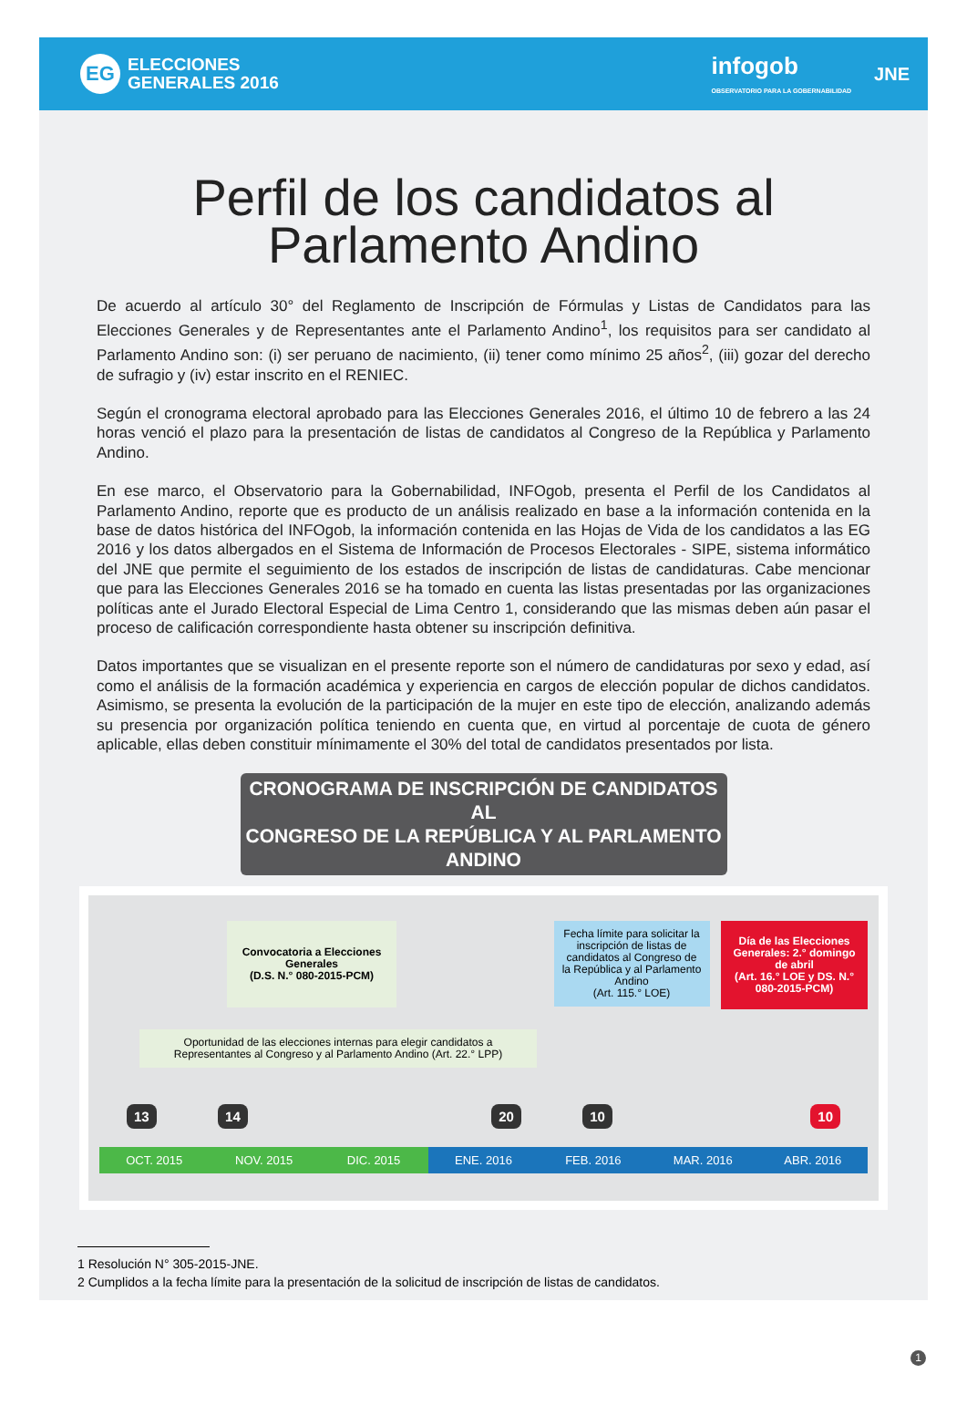EG
ELECCIONES
GENERALES 2016
infogob
OBSERVATORIO PARA LA GOBERNABILIDAD
JNE
Perfil de los candidatos al
Parlamento Andino
De acuerdo al artículo 30° del Reglamento de Inscripción de Fórmulas y Listas de Candidatos para las Elecciones Generales y de Representantes ante el Parlamento Andino<sup>1</sup>, los requisitos para ser candidato al Parlamento Andino son: (i) ser peruano de nacimiento, (ii) tener como mínimo 25 años<sup>2</sup>, (iii) gozar del derecho de sufragio y (iv) estar inscrito en el RENIEC.
Según el cronograma electoral aprobado para las Elecciones Generales 2016, el último 10 de febrero a las 24 horas venció el plazo para la presentación de listas de candidatos al Congreso de la República y Parlamento Andino.
En ese marco, el Observatorio para la Gobernabilidad, INFOgob, presenta el Perfil de los Candidatos al Parlamento Andino, reporte que es producto de un análisis realizado en base a la información contenida en la base de datos histórica del INFOgob, la información contenida en las Hojas de Vida de los candidatos a las EG 2016 y los datos albergados en el Sistema de Información de Procesos Electorales - SIPE, sistema informático del JNE que permite el seguimiento de los estados de inscripción de listas de candidaturas. Cabe mencionar que para las Elecciones Generales 2016 se ha tomado en cuenta las listas presentadas por las organizaciones políticas ante el Jurado Electoral Especial de Lima Centro 1, considerando que las mismas deben aún pasar el proceso de calificación correspondiente hasta obtener su inscripción definitiva.
Datos importantes que se visualizan en el presente reporte son el número de candidaturas por sexo y edad, así como el análisis de la formación académica y experiencia en cargos de elección popular de dichos candidatos. Asimismo, se presenta la evolución de la participación de la mujer en este tipo de elección, analizando además su presencia por organización política teniendo en cuenta que, en virtud al porcentaje de cuota de género aplicable, ellas deben constituir mínimamente el 30% del total de candidatos presentados por lista.
CRONOGRAMA DE INSCRIPCIÓN DE CANDIDATOS AL
CONGRESO DE LA REPÚBLICA Y AL PARLAMENTO ANDINO
Convocatoria a Elecciones Generales
(D.S. N.° 080-2015-PCM)
Fecha límite para solicitar la inscripción de listas de candidatos al Congreso de la República y al Parlamento Andino
(Art. 115.° LOE)
Día de las Elecciones Generales: 2.° domingo de abril
(Art. 16.° LOE y DS. N.° 080-2015-PCM)
Oportunidad de las elecciones internas para elegir candidatos a Representantes al Congreso y al Parlamento Andino (Art. 22.° LPP)
13 14 20 10 10
OCT. 2015 NOV. 2015 DIC. 2015 ENE. 2016 FEB. 2016 MAR. 2016 ABR. 2016
1 Resolución N° 305-2015-JNE.
2 Cumplidos a la fecha límite para la presentación de la solicitud de inscripción de listas de candidatos.
1